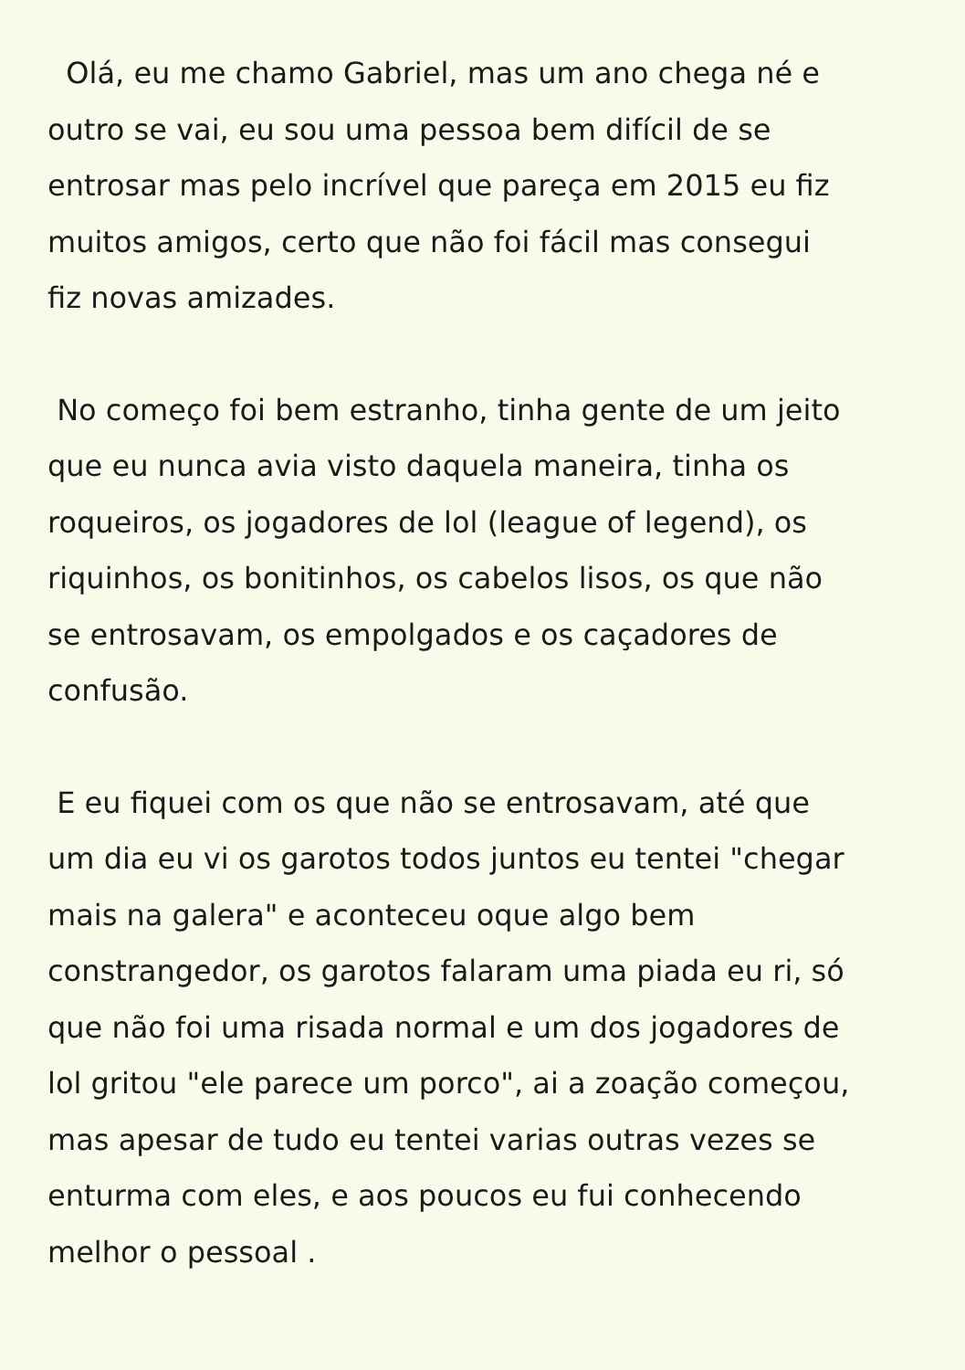Olá, eu me chamo Gabriel, mas um ano chega né e
outro se vai, eu sou uma pessoa bem difícil de se
entrosar mas pelo incrível que pareça em 2015 eu fiz
muitos amigos, certo que não foi fácil mas consegui
fiz novas amizades.
No começo foi bem estranho, tinha gente de um jeito
que eu nunca avia visto daquela maneira, tinha os
roqueiros, os jogadores de lol (league of legend), os
riquinhos, os bonitinhos, os cabelos lisos, os que não
se entrosavam, os empolgados e os caçadores de
confusão.
E eu fiquei com os que não se entrosavam, até que
um dia eu vi os garotos todos juntos eu tentei "chegar
mais na galera" e aconteceu oque algo bem
constrangedor, os garotos falaram uma piada eu ri, só
que não foi uma risada normal e um dos jogadores de
lol gritou "ele parece um porco", ai a zoação começou,
mas apesar de tudo eu tentei varias outras vezes se
enturma com eles, e aos poucos eu fui conhecendo
melhor o pessoal .